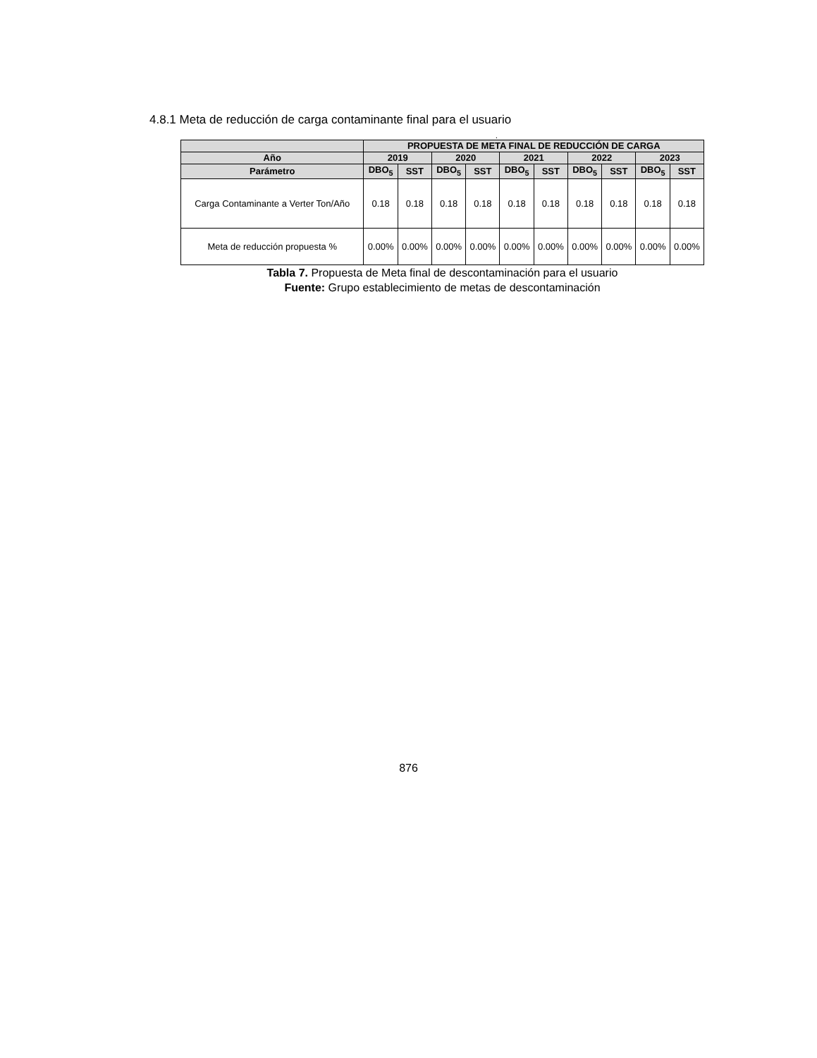4.8.1 Meta de reducción de carga contaminante final para el usuario
.
| | PROPUESTA DE META FINAL DE REDUCCIÓN DE CARGA | | | | | | | | | |
| --- | --- | --- | --- | --- | --- | --- | --- | --- | --- | --- |
| Año | 2019 | | 2020 | | 2021 | | 2022 | | 2023 | |
| Parámetro | DBO<sub>5</sub> | SST | DBO<sub>5</sub> | SST | DBO<sub>5</sub> | SST | DBO<sub>5</sub> | SST | DBO<sub>5</sub> | SST |
| Carga Contaminante a Verter Ton/Año | 0.18 | 0.18 | 0.18 | 0.18 | 0.18 | 0.18 | 0.18 | 0.18 | 0.18 | 0.18 |
| Meta de reducción propuesta % | 0.00% | 0.00% | 0.00% | 0.00% | 0.00% | 0.00% | 0.00% | 0.00% | 0.00% | 0.00% |
Tabla 7. Propuesta de Meta final de descontaminación para el usuario
Fuente: Grupo establecimiento de metas de descontaminación
876